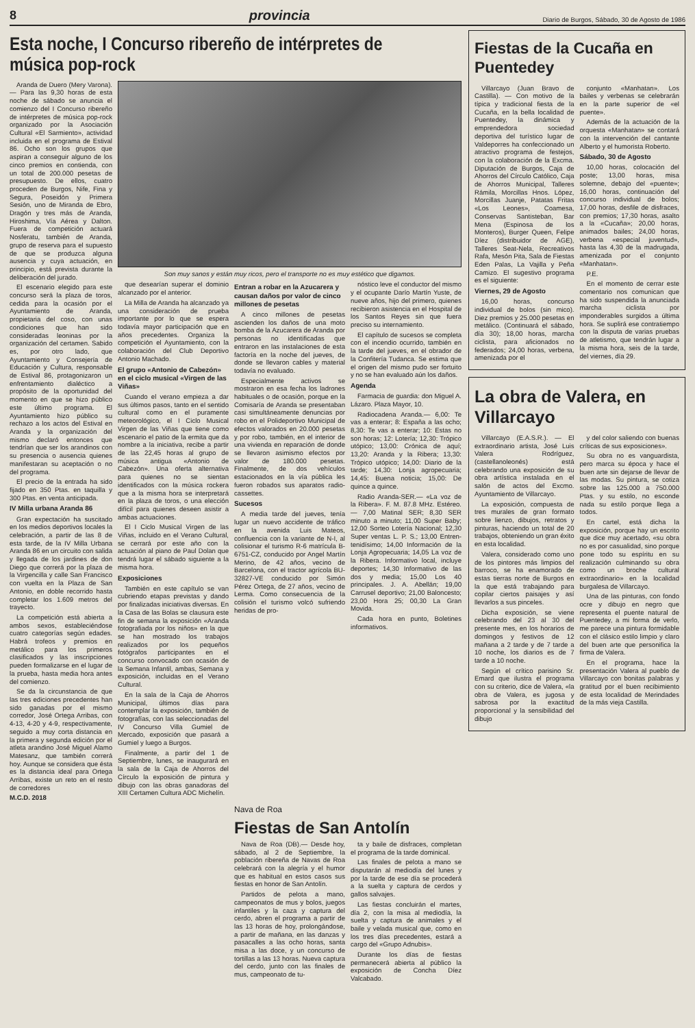8 provincia Diario de Burgos, Sábado, 30 de Agosto de 1986
Esta noche, I Concurso ribereño de intérpretes de música pop-rock
Aranda de Duero (Mery Varona). — Para las 9,30 horas de esta noche de sábado se anuncia el comienzo del I Concurso ribereño de intérpretes de música pop-rock organizado por la Asociación Cultural «El Sarmiento», actividad incluida en el programa de Estival 86. Ocho son los grupos que aspiran a conseguir alguno de los cinco premios en contienda, con un total de 200.000 pesetas de presupuesto. De ellos, cuatro proceden de Burgos, Nife, Fina y Segura, Poseidón y Primera Sesión, uno de Miranda de Ebro, Dragón y tres más de Aranda, Hiroshima, Vía Aérea y Dalton. Fuera de competición actuará Nosferatu, también de Aranda, grupo de reserva para el supuesto de que se produzca alguna ausencia y cuya actuación, en principio, está prevista durante la deliberación del jurado.
El escenario elegido para este concurso será la plaza de toros, cedida para la ocasión por el Ayuntamiento de Aranda, propietaria del coso, con unas condiciones que han sido consideradas leoninas por la organización del certamen. Sabido es, por otro lado, que Ayuntamiento y Consejería de Educación y Cultura, responsable de Estival 86, protagonizaron un enfrentamiento dialéctico a propósito de la oportunidad del momento en que se hizo público este último programa. El Ayuntamiento hizo público su rechazo a los actos del Estival en Aranda y la organización del mismo declaró entonces que tendrían que ser los arandinos con su presencia o ausencia quienes manifestaran su aceptación o no del programa.
El precio de la entrada ha sido fijado en 350 Ptas. en taquilla y 300 Ptas. en venta anticipada.
IV Milla urbana Aranda 86
Gran expectación ha suscitado en los medios deportivos locales la celebración, a partir de las 8 de esta tarde, de la IV Milla Urbana Aranda 86 en un circuito con salida y llegada de los jardines de don Diego que correrá por la plaza de la Virgencilla y calle San Francisco con vuelta en la Plaza de San Antonio, en doble recorrido hasta completar los 1.609 metros del trayecto.
La competición está abierta a ambos sexos, estableciéndose cuatro categorías según edades. Habrá trofeos y premios en metálico para los primeros clasificados y las inscripciones pueden formalizarse en el lugar de la prueba, hasta media hora antes del comienzo.
Se da la circunstancia de que las tres ediciones precedentes han sido ganadas por el mismo corredor, José Ortega Arribas, con 4-13, 4-20 y 4-9, respectivamente, seguido a muy corta distancia en la primera y segunda edición por el atleta arandino José Miguel Alamo Matesanz, que también correrá hoy. Aunque se considera que ésta es la distancia ideal para Ortega Arribas, existe un reto en el resto de corredores
M.C.D. 2018
Son muy sanos y están muy ricos, pero el transporte no es muy estético que digamos.
que desearían superar el dominio alcanzado por el anterior.
La Milla de Aranda ha alcanzado ya una consideración de prueba importante por lo que se espera todavía mayor participación que en años precedentes. Organiza la competición el Ayuntamiento, con la colaboración del Club Deportivo Antonio Machado.
El grupo «Antonio de Cabezón» en el ciclo musical «Virgen de las Viñas»
Cuando el verano empieza a dar sus últimos pasos, tanto en el sentido cultural como en el puramente meteorológico, el I Ciclo Musical Virgen de las Viñas que tiene como escenario el patio de la ermita que da nombre a la iniciativa, recibe a partir de las 22,45 horas al grupo de música antigua «Antonio de Cabezón». Una oferta alternativa para quienes no se sientan identificados con la música rockera que a la misma hora se interpretará en la plaza de toros, o una elección difícil para quienes deseen asistir a ambas actuaciones.
El I Ciclo Musical Virgen de las Viñas, incluido en el Verano Cultural, se cerrará por este año con la actuación al piano de Paul Dolan que tendrá lugar el sábado siguiente a la misma hora.
Exposiciones
También en este capítulo se van cubriendo etapas previstas y dando por finalizadas iniciativas diversas. En la Casa de las Bolas se clausura este fin de semana la exposición «Aranda fotografiada por los niños» en la que se han mostrado los trabajos realizados por los pequeños fotógrafos participantes en el concurso convocado con ocasión de la Semana Infantil, ambas, Semana y exposición, incluidas en el Verano Cultural.
En la sala de la Caja de Ahorros Municipal, últimos días para contemplar la exposición, también de fotografías, con las seleccionadas del IV Concurso Villa Gumiel de Mercado, exposición que pasará a Gumiel y luego a Burgos.
Finalmente, a partir del 1 de Septiembre, lunes, se inaugurará en la sala de la Caja de Ahorros del Círculo la exposición de pintura y dibujo con las obras ganadoras del XIII Certamen Cultura ADC Michelín.
Entran a robar en la Azucarera y causan daños por valor de cinco millones de pesetas
A cinco millones de pesetas ascienden los daños de una moto bomba de la Azucarera de Aranda por personas no identificadas que entraron en las instalaciones de esta factoría en la noche del jueves, de donde se llevaron cables y material todavía no evaluado.
Especialmente activos se mostraron en esa fecha los ladrones habituales o de ocasión, porque en la Comisaría de Aranda se presentaban casi simultáneamente denuncias por robo en el Polideportivo Municipal de efectos valorados en 20.000 pesetas y por robo, también, en el interior de una vivienda en reparación de donde se llevaron asimismo efectos por valor de 180.000 pesetas. Finalmente, de dos vehículos estacionados en la vía pública les fueron robados sus aparatos radio-cassettes.
Sucesos
A media tarde del jueves, tenía lugar un nuevo accidente de tráfico en la avenida Luis Mateos, confluencia con la variante de N-I, al colisionar el turismo R-6 matrícula B-6751-CZ, conducido por Angel Martín Merino, de 42 años, vecino de Barcelona, con el tractor agrícola BU-32827-VE conducido por Simón Pérez Ortega, de 27 años, vecino de Lerma. Como consecuencia de la colisión el turismo volcó sufriendo heridas de pro-
nóstico leve el conductor del mismo y el ocupante Darío Martín Yuste, de nueve años, hijo del primero, quienes recibieron asistencia en el Hospital de los Santos Reyes sin que fuera preciso su internamiento.
El capítulo de sucesos se completa con el incendio ocurrido, también en la tarde del jueves, en el obrador de la Confitería Tudanca. Se estima que el origen del mismo pudo ser fortuito y no se han evaluado aún los daños.
Agenda
Farmacia de guardia: don Miguel A. Lázaro. Plaza Mayor, 10.
Radiocadena Aranda.— 6,00: Te vas a enterar; 8: España a las ocho; 8,30: Te vas a enterar; 10: Estas no son horas; 12: Lotería; 12,30: Trópico utópico; 13,00: Crónica de aquí; 13,20: Aranda y la Ribera; 13,30: Trópico utópico; 14,00: Diario de la tarde; 14,30: Lonja agropecuaria; 14,45: Buena noticia; 15,00: De quince a quince.
Radio Aranda-SER.— «La voz de la Ribera». F. M. 87.8 MHz. Estéreo. — 7,00 Matinal SER; 8,30 SER minuto a minuto; 11,00 Super Baby; 12,00 Sorteo Lotería Nacional; 12,30 Super ventas L. P. S.; 13,00 Entren-tenidísimo; 14,00 Información de la Lonja Agropecuaria; 14,05 La voz de la Ribera. Informativo local, incluye deportes; 14,30 Informativo de las dos y media; 15,00 Los 40 principales. J. A. Abellán; 19,00 Carrusel deportivo; 21,00 Baloncesto; 23,00 Hora 25; 00,30 La Gran Movida.
Cada hora en punto, Boletines informativos.
Nava de Roa
Fiestas de San Antolín
Nava de Roa (DB).— Desde hoy, sábado, al 2 de Septiembre, la población ribereña de Navas de Roa celebrará con la alegría y el humor que es habitual en estos casos sus fiestas en honor de San Antolín.
Partidos de pelota a mano, campeonatos de mus y bolos, juegos infantiles y la caza y captura del cerdo, abren el programa a partir de las 13 horas de hoy, prolongándose, a partir de mañana, en las danzas y pasacalles a las ocho horas, santa misa a las doce, y un concurso de tortillas a las 13 horas. Nueva captura del cerdo, junto con las finales de mus, campeonato de tu-
ta y baile de disfraces, completan el programa de la tarde dominical.
Las finales de pelota a mano se disputarán al mediodía del lunes y por la tarde de ese día se procederá a la suelta y captura de cerdos y gallos salvajes.
Las fiestas concluirán el martes, día 2, con la misa al mediodía, la suelta y captura de animales y el baile y velada musical que, como en los tres días precedentes, estará a cargo del «Grupo Adnubis».
Durante los días de fiestas permanecerá abierta al público la exposición de Concha Díez Valcabado.
Fiestas de la Cucaña en Puentedey
Villarcayo (Juan Bravo de Castilla). — Con motivo de la típica y tradicional fiesta de la Cucaña, en la bella localidad de Puentedey, la dinámica y emprendedora sociedad deportiva del turístico lugar de Valdeporres ha confeccionado un atractivo programa de festejos, con la colaboración de la Excma. Diputación de Burgos, Caja de Ahorros del Círculo Católico, Caja de Ahorros Municipal, Talleres Rámila, Morcillas Hnos. López, Morcillas Juanje, Patatas Fritas «Los Leones», Coamesa, Conservas Santisteban, Bar Mena (Espinosa de los Monteros), Burger Queen, Felipe Díez (distribuidor de AGE), Talleres Seat-Nela, Recreativos Rafa, Mesón Pita, Sala de Fiestas Eden Palas, La Vajilla y Peña Camizo. El sugestivo programa es el siguiente:
Viernes, 29 de Agosto
16,00 horas, concurso individual de bolos (sin mico). Diez premios y 25.000 pesetas en metálico. (Continuará el sábado, día 30); 18,00 horas, marcha ciclista, para aficionados no federados; 24,00 horas, verbena, amenizada por el
conjunto «Manhatan». Los bailes y verbenas se celebrarán en la parte superior de «el puente».
Además de la actuación de la orquesta «Manhatan» se contará con la intervención del cantante Alberto y el humorista Roberto.
Sábado, 30 de Agosto
10,00 horas, colocación del poste; 13,00 horas, misa solemne, debajo del «puente»; 16,00 horas, continuación del concurso individual de bolos; 17,00 horas, desfile de disfraces, con premios; 17,30 horas, asalto a la «Cucaña»; 20,00 horas, animados bailes; 24,00 horas, verbena «especial juventud», hasta las 4,30 de la madrugada, amenizada por el conjunto «Manhatan».
P.E.
En el momento de cerrar este comentario nos comunican que ha sido suspendida la anunciada marcha ciclista por imponderables surgidos a última hora. Se suplirá ese contratiempo con la disputa de varias pruebas de atletismo, que tendrán lugar a la misma hora, seis de la tarde, del viernes, día 29.
La obra de Valera, en Villarcayo
Villarcayo (E.A.S.R.). — El extraordinario artista, José Luis Valera Rodríguez, (castellanoleonés) está celebrando una exposición de su obra artística instalada en el salón de actos del Excmo. Ayuntamiento de Villarcayo.
La exposición, compuesta de tres murales de gran formato sobre lienzo, dibujos, retratos y pinturas, haciendo un total de 20 trabajos, obteniendo un gran éxito en esta localidad.
Valera, considerado como uno de los pintores más limpios del barroco, se ha enamorado de estas tierras norte de Burgos en la que está trabajando para copilar ciertos paisajes y así llevarlos a sus pinceles.
Dicha exposición, se viene celebrando del 23 al 30 del presente mes, en los horarios de domingos y festivos de 12 mañana a 2 tarde y de 7 tarde a 10 noche, los diarios es de 7 tarde a 10 noche.
Según el crítico parisino Sr. Emard que ilustra el programa con su criterio, dice de Valera, «la obra de Valera, es jugosa y sabrosa por la exactitud proporcional y la sensibilidad del dibujo
y del color saliendo con buenas críticas de sus exposiciones».
Su obra no es vanguardista, pero marca su época y hace el buen arte sin dejarse de llevar de las modas. Su pintura, se cotiza sobre las 125.000 a 750.000 Ptas. y su estilo, no esconde nada su estilo porque llega a todos.
En cartel, está dicha la exposición, porque hay un escrito que dice muy acertado, «su obra no es por casualidad, sino porque pone todo su espíritu en su realización culminando su obra como un broche cultural extraordinario» en la localidad burgalesa de Villarcayo.
Una de las pinturas, con fondo ocre y dibujo en negro que representa el puente natural de Puentedey, a mi forma de verlo, me parece una pintura formidable con el clásico estilo limpio y claro del buen arte que personifica la firma de Valera.
En el programa, hace la presentación Valera al pueblo de Villarcayo con bonitas palabras y gratitud por el buen recibimiento de esta localidad de Merindades de la más vieja Castilla.